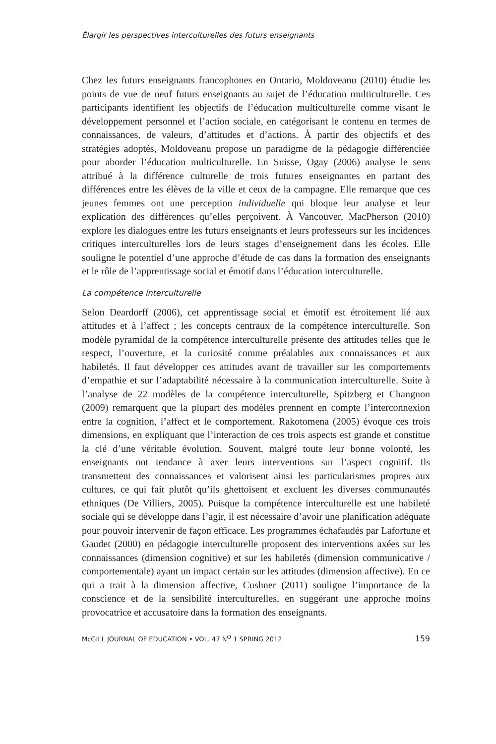Élargir les perspectives interculturelles des futurs enseignants
Chez les futurs enseignants francophones en Ontario, Moldoveanu (2010) étudie les points de vue de neuf futurs enseignants au sujet de l’éducation multiculturelle. Ces participants identifient les objectifs de l’éducation multiculturelle comme visant le développement personnel et l’action sociale, en catégorisant le contenu en termes de connaissances, de valeurs, d’attitudes et d’actions. À partir des objectifs et des stratégies adoptés, Moldoveanu propose un paradigme de la pédagogie différenciée pour aborder l’éducation multiculturelle. En Suisse, Ogay (2006) analyse le sens attribué à la différence culturelle de trois futures enseignantes en partant des différences entre les élèves de la ville et ceux de la campagne. Elle remarque que ces jeunes femmes ont une perception individuelle qui bloque leur analyse et leur explication des différences qu’elles perçoivent. À Vancouver, MacPherson (2010) explore les dialogues entre les futurs enseignants et leurs professeurs sur les incidences critiques interculturelles lors de leurs stages d’enseignement dans les écoles. Elle souligne le potentiel d’une approche d’étude de cas dans la formation des enseignants et le rôle de l’apprentissage social et émotif dans l’éducation interculturelle.
La compétence interculturelle
Selon Deardorff (2006), cet apprentissage social et émotif est étroitement lié aux attitudes et à l’affect ; les concepts centraux de la compétence interculturelle. Son modèle pyramidal de la compétence interculturelle présente des attitudes telles que le respect, l’ouverture, et la curiosité comme préalables aux connaissances et aux habiletés. Il faut développer ces attitudes avant de travailler sur les comportements d’empathie et sur l’adaptabilité nécessaire à la communication interculturelle. Suite à l’analyse de 22 modèles de la compétence interculturelle, Spitzberg et Changnon (2009) remarquent que la plupart des modèles prennent en compte l’interconnexion entre la cognition, l’affect et le comportement. Rakotomena (2005) évoque ces trois dimensions, en expliquant que l’interaction de ces trois aspects est grande et constitue la clé d’une véritable évolution. Souvent, malgré toute leur bonne volonté, les enseignants ont tendance à axer leurs interventions sur l’aspect cognitif. Ils transmettent des connaissances et valorisent ainsi les particularismes propres aux cultures, ce qui fait plutôt qu’ils ghettoïsent et excluent les diverses communautés ethniques (De Villiers, 2005). Puisque la compétence interculturelle est une habileté sociale qui se développe dans l’agir, il est nécessaire d’avoir une planification adéquate pour pouvoir intervenir de façon efficace. Les programmes échafaudés par Lafortune et Gaudet (2000) en pédagogie interculturelle proposent des interventions axées sur les connaissances (dimension cognitive) et sur les habiletés (dimension communicative / comportementale) ayant un impact certain sur les attitudes (dimension affective). En ce qui a trait à la dimension affective, Cushner (2011) souligne l’importance de la conscience et de la sensibilité interculturelles, en suggérant une approche moins provocatrice et accusatoire dans la formation des enseignants.
McGILL JOURNAL OF EDUCATION • VOL. 47 N<sup>O</sup> 1 SPRING 2012 159